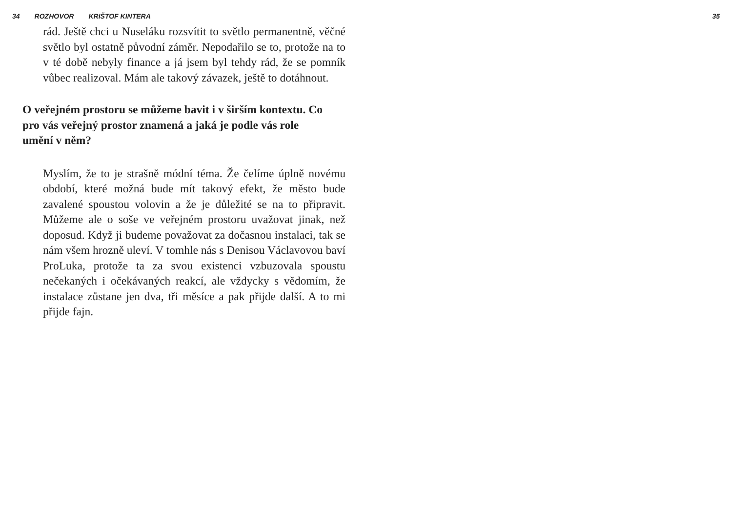34 ROZHOVOR KRIŠTOF KINTERA 35
rád. Ještě chci u Nuseláku rozsvítit to světlo permanentně, věčné světlo byl ostatně původní záměr. Nepodařilo se to, protože na to v té době nebyly finance a já jsem byl tehdy rád, že se pomník vůbec realizoval. Mám ale takový závazek, ještě to dotáhnout.
O veřejném prostoru se můžeme bavit i v širším kontextu. Co pro vás veřejný prostor znamená a jaká je podle vás role umění v něm?
Myslím, že to je strašně módní téma. Že čelíme úplně novému období, které možná bude mít takový efekt, že město bude zavalené spoustou volovin a že je důležité se na to připravit. Můžeme ale o soše ve veřejném prostoru uvažovat jinak, než doposud. Když ji budeme považovat za dočasnou instalaci, tak se nám všem hrozně uleví. V tomhle nás s Denisou Václavovou baví ProLuka, protože ta za svou existenci vzbuzovala spoustu nečekaných i očekávaných reakcí, ale vždycky s vědomím, že instalace zůstane jen dva, tři měsíce a pak přijde další. A to mi přijde fajn.